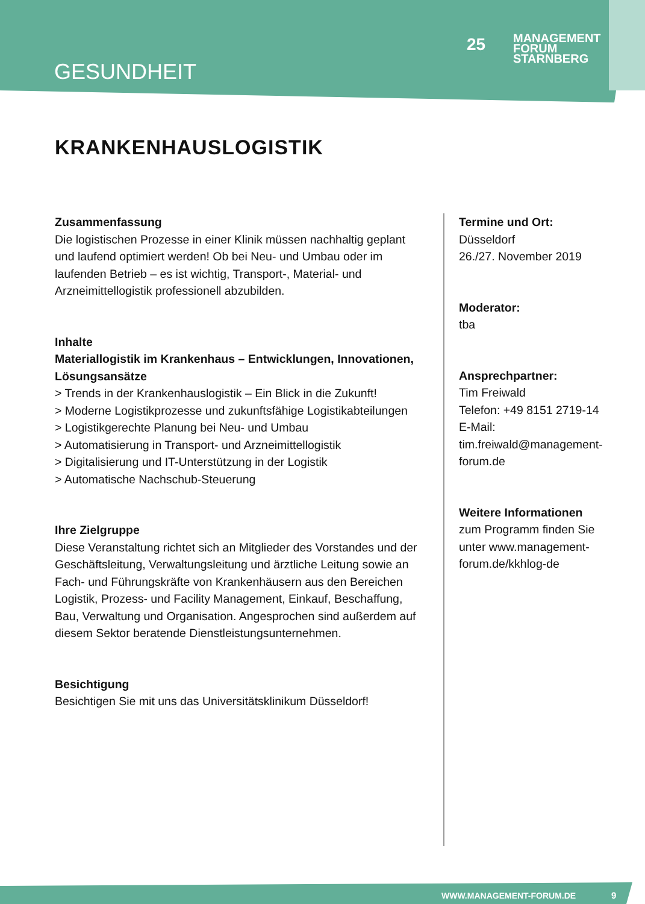GESUNDHEIT
25
MANAGEMENT
FORUM
STARNBERG
KRANKENHAUSLOGISTIK
Zusammenfassung
Die logistischen Prozesse in einer Klinik müssen nachhaltig geplant und laufend optimiert werden! Ob bei Neu- und Umbau oder im laufenden Betrieb – es ist wichtig, Transport-, Material- und Arzneimittellogistik professionell abzubilden.
Inhalte
Materiallogistik im Krankenhaus – Entwicklungen, Innovationen, Lösungsansätze
> Trends in der Krankenhauslogistik – Ein Blick in die Zukunft!
> Moderne Logistikprozesse und zukunftsfähige Logistikabteilungen
> Logistikgerechte Planung bei Neu- und Umbau
> Automatisierung in Transport- und Arzneimittellogistik
> Digitalisierung und IT-Unterstützung in der Logistik
> Automatische Nachschub-Steuerung
Ihre Zielgruppe
Diese Veranstaltung richtet sich an Mitglieder des Vorstandes und der Geschäftsleitung, Verwaltungsleitung und ärztliche Leitung sowie an Fach- und Führungskräfte von Krankenhäusern aus den Bereichen Logistik, Prozess- und Facility Management, Einkauf, Beschaffung, Bau, Verwaltung und Organisation. Angesprochen sind außerdem auf diesem Sektor beratende Dienstleistungsunternehmen.
Besichtigung
Besichtigen Sie mit uns das Universitätsklinikum Düsseldorf!
Termine und Ort:
Düsseldorf
26./27. November 2019
Moderator:
tba
Ansprechpartner:
Tim Freiwald
Telefon: +49 8151 2719-14
E-Mail: tim.freiwald@management-forum.de
Weitere Informationen
zum Programm finden Sie unter www.management-forum.de/kkhlog-de
WWW.MANAGEMENT-FORUM.DE 9